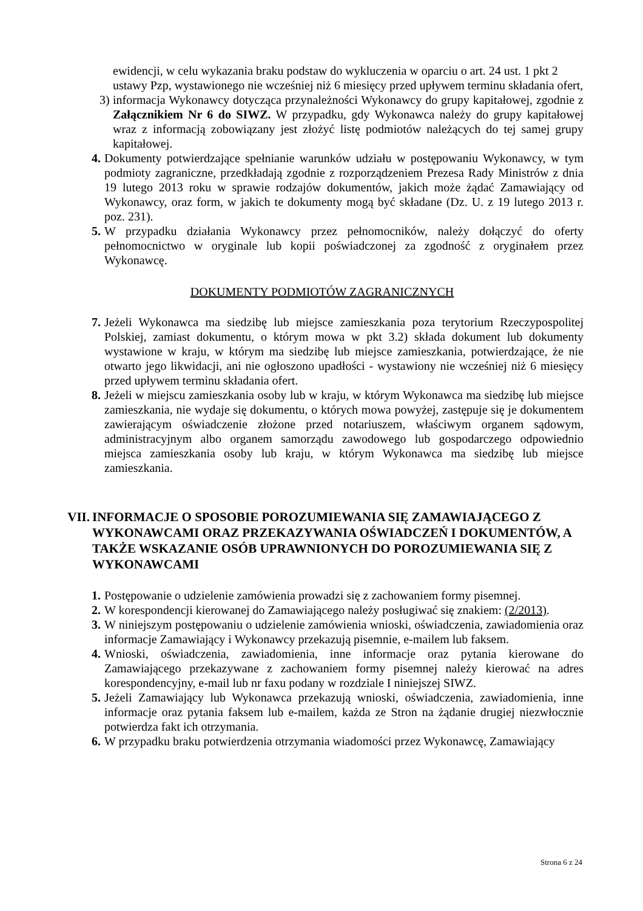ewidencji, w celu wykazania braku podstaw do wykluczenia w oparciu o art. 24 ust. 1 pkt 2 ustawy Pzp, wystawionego nie wcześniej niż 6 miesięcy przed upływem terminu składania ofert,
3) informacja Wykonawcy dotycząca przynależności Wykonawcy do grupy kapitałowej, zgodnie z Załącznikiem Nr 6 do SIWZ. W przypadku, gdy Wykonawca należy do grupy kapitałowej wraz z informacją zobowiązany jest złożyć listę podmiotów należących do tej samej grupy kapitałowej.
4. Dokumenty potwierdzające spełnianie warunków udziału w postępowaniu Wykonawcy, w tym podmioty zagraniczne, przedkładają zgodnie z rozporządzeniem Prezesa Rady Ministrów z dnia 19 lutego 2013 roku w sprawie rodzajów dokumentów, jakich może żądać Zamawiający od Wykonawcy, oraz form, w jakich te dokumenty mogą być składane (Dz. U. z 19 lutego 2013 r. poz. 231).
5. W przypadku działania Wykonawcy przez pełnomocników, należy dołączyć do oferty pełnomocnictwo w oryginale lub kopii poświadczonej za zgodność z oryginałem przez Wykonawcę.
DOKUMENTY PODMIOTÓW ZAGRANICZNYCH
7. Jeżeli Wykonawca ma siedzibę lub miejsce zamieszkania poza terytorium Rzeczypospolitej Polskiej, zamiast dokumentu, o którym mowa w pkt 3.2) składa dokument lub dokumenty wystawione w kraju, w którym ma siedzibę lub miejsce zamieszkania, potwierdzające, że nie otwarto jego likwidacji, ani nie ogłoszono upadłości - wystawiony nie wcześniej niż 6 miesięcy przed upływem terminu składania ofert.
8. Jeżeli w miejscu zamieszkania osoby lub w kraju, w którym Wykonawca ma siedzibę lub miejsce zamieszkania, nie wydaje się dokumentu, o których mowa powyżej, zastępuje się je dokumentem zawierającym oświadczenie złożone przed notariuszem, właściwym organem sądowym, administracyjnym albo organem samorządu zawodowego lub gospodarczego odpowiednio miejsca zamieszkania osoby lub kraju, w którym Wykonawca ma siedzibę lub miejsce zamieszkania.
VII. INFORMACJE O SPOSOBIE POROZUMIEWANIA SIĘ ZAMAWIAJĄCEGO Z WYKONAWCAMI ORAZ PRZEKAZYWANIA OŚWIADCZEŃ I DOKUMENTÓW, A TAKŻE WSKAZANIE OSÓB UPRAWNIONYCH DO POROZUMIEWANIA SIĘ Z WYKONAWCAMI
1. Postępowanie o udzielenie zamówienia prowadzi się z zachowaniem formy pisemnej.
2. W korespondencji kierowanej do Zamawiającego należy posługiwać się znakiem: (2/2013).
3. W niniejszym postępowaniu o udzielenie zamówienia wnioski, oświadczenia, zawiadomienia oraz informacje Zamawiający i Wykonawcy przekazują pisemnie, e-mailem lub faksem.
4. Wnioski, oświadczenia, zawiadomienia, inne informacje oraz pytania kierowane do Zamawiającego przekazywane z zachowaniem formy pisemnej należy kierować na adres korespondencyjny, e-mail lub nr faxu podany w rozdziale I niniejszej SIWZ.
5. Jeżeli Zamawiający lub Wykonawca przekazują wnioski, oświadczenia, zawiadomienia, inne informacje oraz pytania faksem lub e-mailem, każda ze Stron na żądanie drugiej niezwłocznie potwierdza fakt ich otrzymania.
6. W przypadku braku potwierdzenia otrzymania wiadomości przez Wykonawcę, Zamawiający
Strona 6 z 24